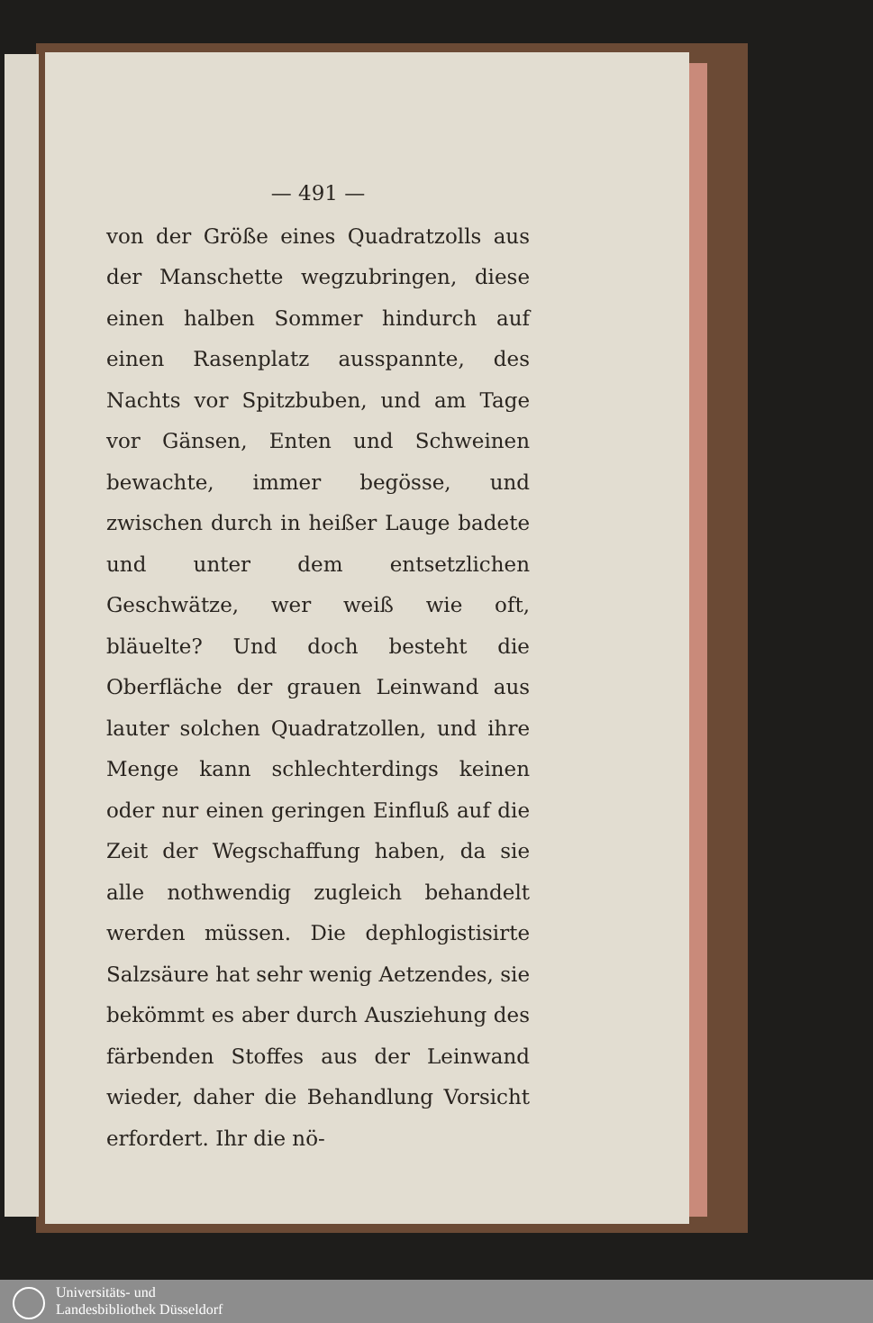— 491 —
von der Größe eines Quadratzolls aus der Manschette wegzubringen, diese einen halben Sommer hindurch auf einen Rasenplatz ausspannte, des Nachts vor Spitzbuben, und am Tage vor Gänsen, Enten und Schweinen bewachte, immer begösse, und zwischen durch in heißer Lauge badete und unter dem entsetzlichen Geschwätze, wer weiß wie oft, bläuelte? Und doch besteht die Oberfläche der grauen Leinwand aus lauter solchen Quadratzollen, und ihre Menge kann schlechterdings keinen oder nur einen geringen Einfluß auf die Zeit der Wegschaffung haben, da sie alle nothwendig zugleich behandelt werden müssen. Die dephlogistisirte Salzsäure hat sehr wenig Aetzendes, sie bekömmt es aber durch Ausziehung des färbenden Stoffes aus der Leinwand wieder, daher die Behandlung Vorsicht erfordert. Ihr die nö-
Universitäts- und
Landesbibliothek Düsseldorf